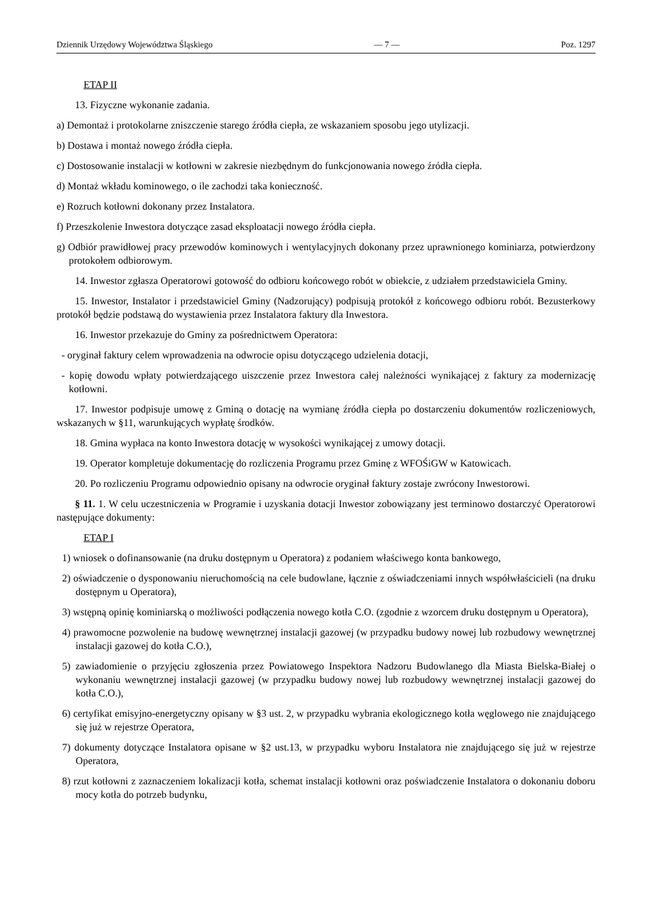Dziennik Urzędowy Województwa Śląskiego — 7 — Poz. 1297
ETAP II
13. Fizyczne wykonanie zadania.
a) Demontaż i protokolarne zniszczenie starego źródła ciepła, ze wskazaniem sposobu jego utylizacji.
b) Dostawa i montaż nowego źródła ciepła.
c) Dostosowanie instalacji w kotłowni w zakresie niezbędnym do funkcjonowania nowego źródła ciepła.
d) Montaż wkładu kominowego, o ile zachodzi taka konieczność.
e) Rozruch kotłowni dokonany przez Instalatora.
f) Przeszkolenie Inwestora dotyczące zasad eksploatacji nowego źródła ciepła.
g) Odbiór prawidłowej pracy przewodów kominowych i wentylacyjnych dokonany przez uprawnionego kominiarza, potwierdzony protokołem odbiorowym.
14. Inwestor zgłasza Operatorowi gotowość do odbioru końcowego robót w obiekcie, z udziałem przedstawiciela Gminy.
15. Inwestor, Instalator i przedstawiciel Gminy (Nadzorujący) podpisują protokół z końcowego odbioru robót. Bezusterkowy protokół będzie podstawą do wystawienia przez Instalatora faktury dla Inwestora.
16. Inwestor przekazuje do Gminy za pośrednictwem Operatora:
- oryginał faktury celem wprowadzenia na odwrocie opisu dotyczącego udzielenia dotacji,
- kopię dowodu wpłaty potwierdzającego uiszczenie przez Inwestora całej należności wynikającej z faktury za modernizację kotłowni.
17. Inwestor podpisuje umowę z Gminą o dotację na wymianę źródła ciepła po dostarczeniu dokumentów rozliczeniowych, wskazanych w §11, warunkujących wypłatę środków.
18. Gmina wypłaca na konto Inwestora dotację w wysokości wynikającej z umowy dotacji.
19. Operator kompletuje dokumentację do rozliczenia Programu przez Gminę z WFOŚiGW w Katowicach.
20. Po rozliczeniu Programu odpowiednio opisany na odwrocie oryginał faktury zostaje zwrócony Inwestorowi.
§ 11. 1. W celu uczestniczenia w Programie i uzyskania dotacji Inwestor zobowiązany jest terminowo dostarczyć Operatorowi następujące dokumenty:
ETAP I
1) wniosek o dofinansowanie (na druku dostępnym u Operatora) z podaniem właściwego konta bankowego,
2) oświadczenie o dysponowaniu nieruchomością na cele budowlane, łącznie z oświadczeniami innych współwłaścicieli (na druku dostępnym u Operatora),
3) wstępną opinię kominiarską o możliwości podłączenia nowego kotła C.O. (zgodnie z wzorcem druku dostępnym u Operatora),
4) prawomocne pozwolenie na budowę wewnętrznej instalacji gazowej (w przypadku budowy nowej lub rozbudowy wewnętrznej instalacji gazowej do kotła C.O.),
5) zawiadomienie o przyjęciu zgłoszenia przez Powiatowego Inspektora Nadzoru Budowlanego dla Miasta Bielska-Białej o wykonaniu wewnętrznej instalacji gazowej (w przypadku budowy nowej lub rozbudowy wewnętrznej instalacji gazowej do kotła C.O.),
6) certyfikat emisyjno-energetyczny opisany w §3 ust. 2, w przypadku wybrania ekologicznego kotła węglowego nie znajdującego się już w rejestrze Operatora,
7) dokumenty dotyczące Instalatora opisane w §2 ust.13, w przypadku wyboru Instalatora nie znajdującego się już w rejestrze Operatora,
8) rzut kotłowni z zaznaczeniem lokalizacji kotła, schemat instalacji kotłowni oraz poświadczenie Instalatora o dokonaniu doboru mocy kotła do potrzeb budynku,